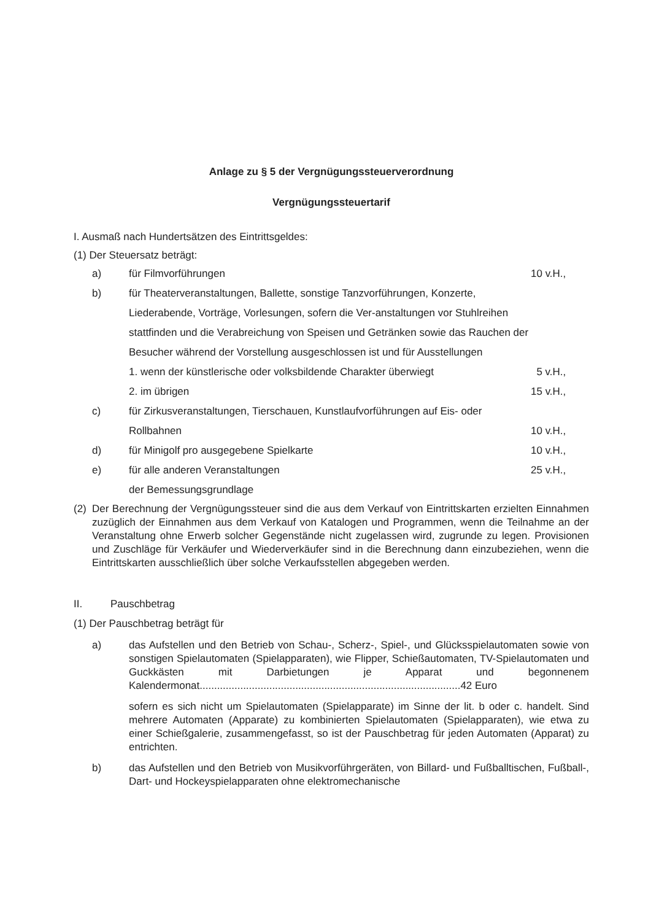Anlage zu § 5 der Vergnügungssteuerverordnung
Vergnügungssteuertarif
I. Ausmaß nach Hundertsätzen des Eintrittsgeldes:
(1) Der Steuersatz beträgt:
a) für Filmvorführungen 10 v.H.,
b) für Theaterveranstaltungen, Ballette, sonstige Tanzvorführungen, Konzerte, Liederabende, Vorträge, Vorlesungen, sofern die Ver-anstaltungen vor Stuhlreihen stattfinden und die Verabreichung von Speisen und Getränken sowie das Rauchen der Besucher während der Vorstellung ausgeschlossen ist und für Ausstellungen
1. wenn der künstlerische oder volksbildende Charakter überwiegt
5 v.H.,
2. im übrigen 15 v.H.,
c) für Zirkusveranstaltungen, Tierschauen, Kunstlaufvorführungen auf Eis- oder Rollbahnen
10 v.H.,
d) für Minigolf pro ausgegebene Spielkarte
10 v.H.,
e) für alle anderen Veranstaltungen
der Bemessungsgrundlage
25 v.H.,
(2)
Der Berechnung der Vergnügungssteuer sind die aus dem Verkauf von Eintrittskarten erzielten Einnahmen zuzüglich der Einnahmen aus dem Verkauf von Katalogen und Programmen, wenn die Teilnahme an der Veranstaltung ohne Erwerb solcher Gegenstände nicht zugelassen wird, zugrunde zu legen. Provisionen und Zuschläge für Verkäufer und Wiederverkäufer sind in die Berechnung dann einzubeziehen, wenn die Eintrittskarten ausschließlich über solche Verkaufsstellen abgegeben werden.
II. Pauschbetrag
(1) Der Pauschbetrag beträgt für
a) das Aufstellen und den Betrieb von Schau-, Scherz-, Spiel-, und Glücksspielautomaten sowie von sonstigen Spielautomaten (Spielapparaten), wie Flipper, Schießautomaten, TV-Spielautomaten und Guckkästen mit Darbietungen je Apparat und begonnenem Kalendermonat..........................................................................................42 Euro
sofern es sich nicht um Spielautomaten (Spielapparate) im Sinne der lit. b oder c. handelt. Sind mehrere Automaten (Apparate) zu kombinierten Spielautomaten (Spielapparaten), wie etwa zu einer Schießgalerie, zusammengefasst, so ist der Pauschbetrag für jeden Automaten (Apparat) zu entrichten.
b) das Aufstellen und den Betrieb von Musikvorführgeräten, von Billard- und Fußballtischen, Fußball-, Dart- und Hockeyspielapparaten ohne elektromechanische